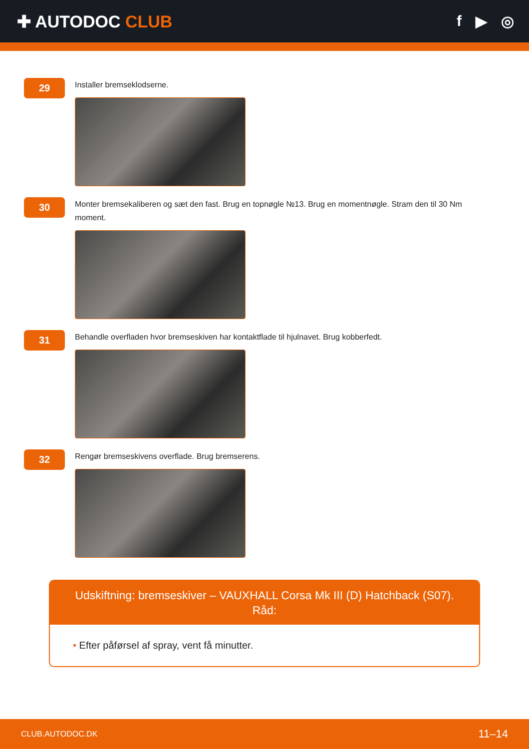✚ AUTODOC CLUB f ▶ ◎
29
Installer bremseklodserne.
30
Monter bremsekaliberen og sæt den fast. Brug en topnøgle №13. Brug en momentnøgle. Stram den til 30 Nm moment.
31
Behandle overfladen hvor bremseskiven har kontaktflade til hjulnavet. Brug kobberfedt.
32
Rengør bremseskivens overflade. Brug bremserens.
Udskiftning: bremseskiver – VAUXHALL Corsa Mk III (D) Hatchback (S07).
Råd:
• Efter påførsel af spray, vent få minutter.
CLUB.AUTODOC.DK 11–14